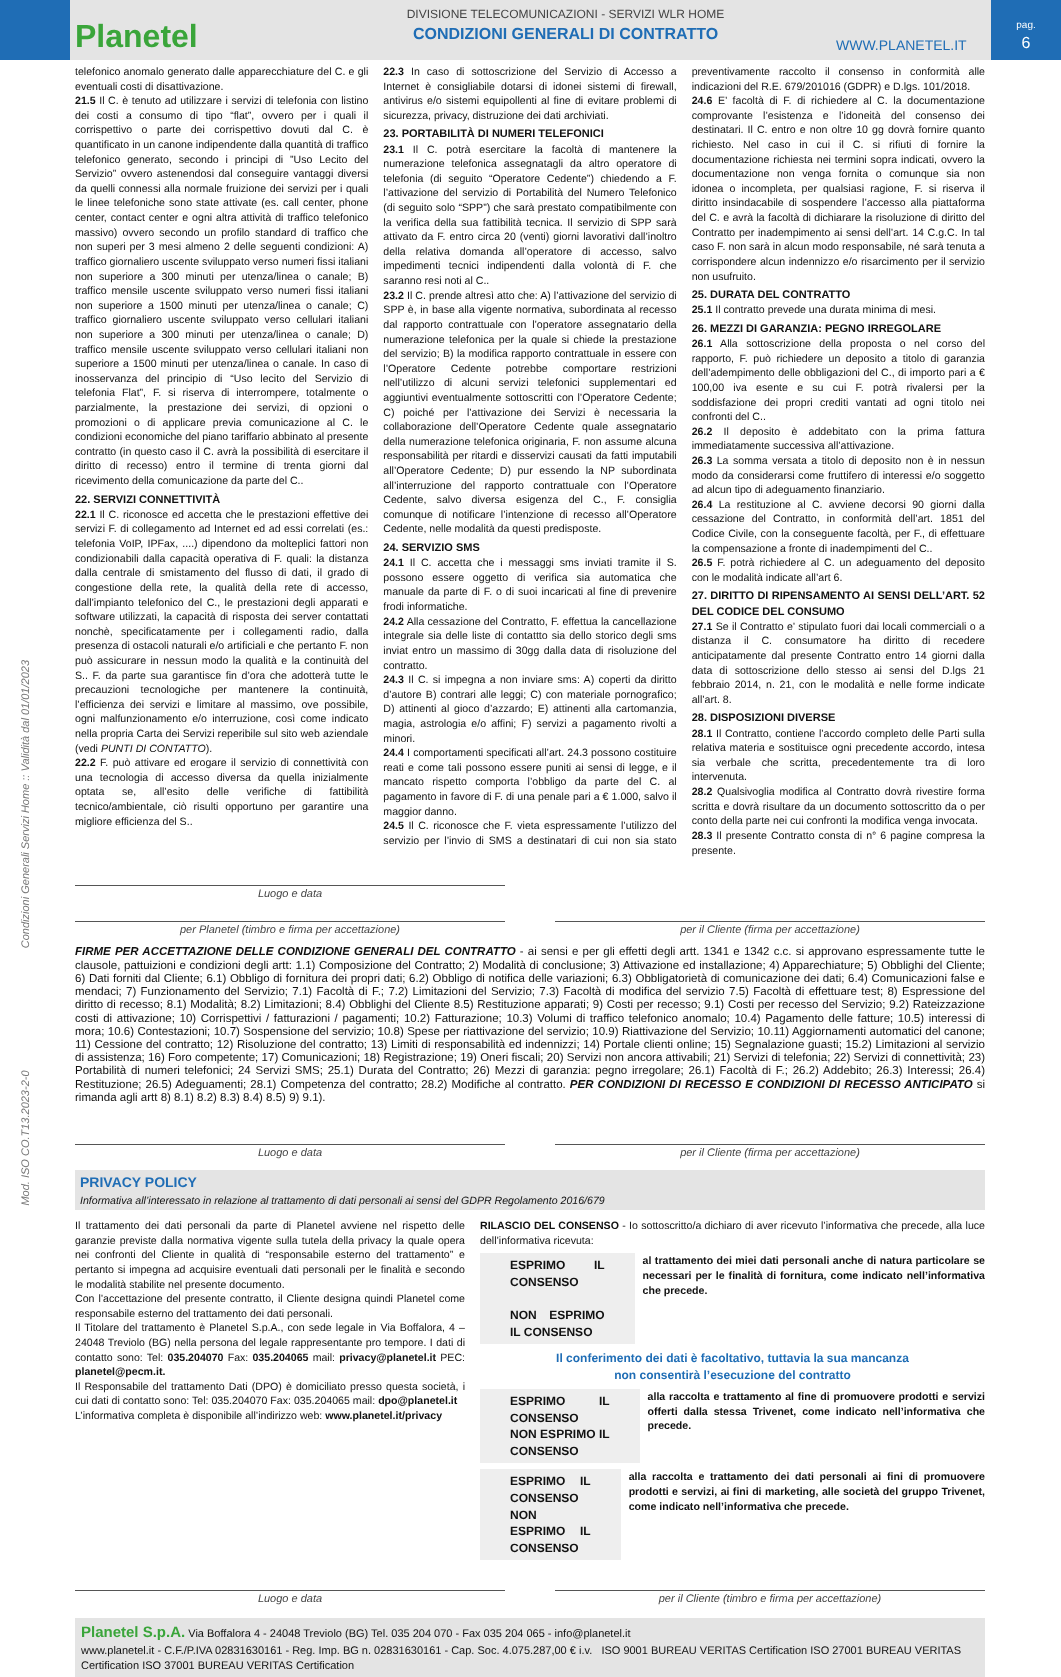Planetel
DIVISIONE TELECOMUNICAZIONI - SERVIZI WLR HOME
CONDIZIONI GENERALI DI CONTRATTO
WWW.PLANETEL.IT
pag.
6
telefonico anomalo generato dalle apparecchiature del C. e gli eventuali costi di disattivazione.
21.5 Il C. è tenuto ad utilizzare i servizi di telefonia con listino dei costi a consumo di tipo “flat”, ovvero per i quali il corrispettivo o parte dei corrispettivo dovuti dal C. è quantificato in un canone indipendente dalla quantità di traffico telefonico generato, secondo i principi di ”Uso Lecito del Servizio” ovvero astenendosi dal conseguire vantaggi diversi da quelli connessi alla normale fruizione dei servizi per i quali le linee telefoniche sono state attivate (es. call center, phone center, contact center e ogni altra attività di traffico telefonico massivo) ovvero secondo un profilo standard di traffico che non superi per 3 mesi almeno 2 delle seguenti condizioni: A) traffico giornaliero uscente sviluppato verso numeri fissi italiani non superiore a 300 minuti per utenza/linea o canale; B) traffico mensile uscente sviluppato verso numeri fissi italiani non superiore a 1500 minuti per utenza/linea o canale; C) traffico giornaliero uscente sviluppato verso cellulari italiani non superiore a 300 minuti per utenza/linea o canale; D) traffico mensile uscente sviluppato verso cellulari italiani non superiore a 1500 minuti per utenza/linea o canale. In caso di inosservanza del principio di “Uso lecito del Servizio di telefonia Flat”, F. si riserva di interrompere, totalmente o parzialmente, la prestazione dei servizi, di opzioni o promozioni o di applicare previa comunicazione al C. le condizioni economiche del piano tariffario abbinato al presente contratto (in questo caso il C. avrà la possibilità di esercitare il diritto di recesso) entro il termine di trenta giorni dal ricevimento della comunicazione da parte del C..
22. SERVIZI CONNETTIVITÀ
22.1 Il C. riconosce ed accetta che le prestazioni effettive dei servizi F. di collegamento ad Internet ed ad essi correlati (es.: telefonia VoIP, IPFax, ....) dipendono da molteplici fattori non condizionabili dalla capacità operativa di F. quali: la distanza dalla centrale di smistamento del flusso di dati, il grado di congestione della rete, la qualità della rete di accesso, dall’impianto telefonico del C., le prestazioni degli apparati e software utilizzati, la capacità di risposta dei server contattati nonchè, specificatamente per i collegamenti radio, dalla presenza di ostacoli naturali e/o artificiali e che pertanto F. non può assicurare in nessun modo la qualità e la continuità del S.. F. da parte sua garantisce fin d’ora che adotterà tutte le precauzioni tecnologiche per mantenere la continuità, l’efficienza dei servizi e limitare al massimo, ove possibile, ogni malfunzionamento e/o interruzione, così come indicato nella propria Carta dei Servizi reperibile sul sito web aziendale (vedi PUNTI DI CONTATTO).
22.2 F. può attivare ed erogare il servizio di connettività con una tecnologia di accesso diversa da quella inizialmente optata se, all’esito delle verifiche di fattibilità tecnico/ambientale, ciò risulti opportuno per garantire una migliore efficienza del S..
22.3 In caso di sottoscrizione del Servizio di Accesso a Internet è consigliabile dotarsi di idonei sistemi di firewall, antivirus e/o sistemi equipollenti al fine di evitare problemi di sicurezza, privacy, distruzione dei dati archiviati.
23. PORTABILITÀ DI NUMERI TELEFONICI
23.1 Il C. potrà esercitare la facoltà di mantenere la numerazione telefonica assegnatagli da altro operatore di telefonia (di seguito “Operatore Cedente”) chiedendo a F. l’attivazione del servizio di Portabilità del Numero Telefonico (di seguito solo “SPP”) che sarà prestato compatibilmente con la verifica della sua fattibilità tecnica. Il servizio di SPP sarà attivato da F. entro circa 20 (venti) giorni lavorativi dall’inoltro della relativa domanda all’operatore di accesso, salvo impedimenti tecnici indipendenti dalla volontà di F. che saranno resi noti al C..
23.2 Il C. prende altresì atto che: A) l’attivazione del servizio di SPP è, in base alla vigente normativa, subordinata al recesso dal rapporto contrattuale con l’operatore assegnatario della numerazione telefonica per la quale si chiede la prestazione del servizio; B) la modifica rapporto contrattuale in essere con l’Operatore Cedente potrebbe comportare restrizioni nell’utilizzo di alcuni servizi telefonici supplementari ed aggiuntivi eventualmente sottoscritti con l’Operatore Cedente; C) poiché per l’attivazione dei Servizi è necessaria la collaborazione dell’Operatore Cedente quale assegnatario della numerazione telefonica originaria, F. non assume alcuna responsabilità per ritardi e disservizi causati da fatti imputabili all’Operatore Cedente; D) pur essendo la NP subordinata all’interruzione del rapporto contrattuale con l’Operatore Cedente, salvo diversa esigenza del C., F. consiglia comunque di notificare l’intenzione di recesso all’Operatore Cedente, nelle modalità da questi predisposte.
24. SERVIZIO SMS
24.1 Il C. accetta che i messaggi sms inviati tramite il S. possono essere oggetto di verifica sia automatica che manuale da parte di F. o di suoi incaricati al fine di prevenire frodi informatiche.
24.2 Alla cessazione del Contratto, F. effettua la cancellazione integrale sia delle liste di contattto sia dello storico degli sms inviat entro un massimo di 30gg dalla data di risoluzione del contratto.
24.3 Il C. si impegna a non inviare sms: A) coperti da diritto d’autore B) contrari alle leggi; C) con materiale pornografico; D) attinenti al gioco d’azzardo; E) attinenti alla cartomanzia, magia, astrologia e/o affini; F) servizi a pagamento rivolti a minori.
24.4 I comportamenti specificati all’art. 24.3 possono costituire reati e come tali possono essere puniti ai sensi di legge, e il mancato rispetto comporta l’obbligo da parte del C. al pagamento in favore di F. di una penale pari a € 1.000, salvo il maggior danno.
24.5 Il C. riconosce che F. vieta espressamente l’utilizzo del servizio per l’invio di SMS a destinatari di cui non sia stato preventivamente raccolto il consenso in conformità alle indicazioni del R.E. 679/201016 (GDPR) e D.lgs. 101/2018.
24.6 E’ facoltà di F. di richiedere al C. la documentazione comprovante l’esistenza e l’idoneità del consenso dei destinatari. Il C. entro e non oltre 10 gg dovrà fornire quanto richiesto. Nel caso in cui il C. si rifiuti di fornire la documentazione richiesta nei termini sopra indicati, ovvero la documentazione non venga fornita o comunque sia non idonea o incompleta, per qualsiasi ragione, F. si riserva il diritto insindacabile di sospendere l’accesso alla piattaforma del C. e avrà la facoltà di dichiarare la risoluzione di diritto del Contratto per inadempimento ai sensi dell’art. 14 C.g.C. In tal caso F. non sarà in alcun modo responsabile, né sarà tenuta a corrispondere alcun indennizzo e/o risarcimento per il servizio non usufruito.
25. DURATA DEL CONTRATTO
25.1 Il contratto prevede una durata minima di mesi.
26. MEZZI DI GARANZIA: PEGNO IRREGOLARE
26.1 Alla sottoscrizione della proposta o nel corso del rapporto, F. può richiedere un deposito a titolo di garanzia dell’adempimento delle obbligazioni del C., di importo pari a € 100,00 iva esente e su cui F. potrà rivalersi per la soddisfazione dei propri crediti vantati ad ogni titolo nei confronti del C..
26.2 Il deposito è addebitato con la prima fattura immediatamente successiva all’attivazione.
26.3 La somma versata a titolo di deposito non è in nessun modo da considerarsi come fruttifero di interessi e/o soggetto ad alcun tipo di adeguamento finanziario.
26.4 La restituzione al C. avviene decorsi 90 giorni dalla cessazione del Contratto, in conformità dell’art. 1851 del Codice Civile, con la conseguente facoltà, per F., di effettuare la compensazione a fronte di inadempimenti del C..
26.5 F. potrà richiedere al C. un adeguamento del deposito con le modalità indicate all’art 6.
27. DIRITTO DI RIPENSAMENTO AI SENSI DELL’ART. 52 DEL CODICE DEL CONSUMO
27.1 Se il Contratto e’ stipulato fuori dai locali commerciali o a distanza il C. consumatore ha diritto di recedere anticipatamente dal presente Contratto entro 14 giorni dalla data di sottoscrizione dello stesso ai sensi del D.lgs 21 febbraio 2014, n. 21, con le modalità e nelle forme indicate all’art. 8.
28. DISPOSIZIONI DIVERSE
28.1 Il Contratto, contiene l’accordo completo delle Parti sulla relativa materia e sostituisce ogni precedente accordo, intesa sia verbale che scritta, precedentemente tra di loro intervenuta.
28.2 Qualsivoglia modifica al Contratto dovrà rivestire forma scritta e dovrà risultare da un documento sottoscritto da o per conto della parte nei cui confronti la modifica venga invocata.
28.3 Il presente Contratto consta di n° 6 pagine compresa la presente.
Luogo e data
per Planetel (timbro e firma per accettazione) per il Cliente (firma per accettazione)
FIRME PER ACCETTAZIONE DELLE CONDIZIONE GENERALI DEL CONTRATTO - ai sensi e per gli effetti degli artt. 1341 e 1342 c.c. si approvano espressamente tutte le clausole, pattuizioni e condizioni degli artt: 1.1) Composizione del Contratto; 2) Modalità di conclusione; 3) Attivazione ed installazione; 4) Apparechiature; 5) Obblighi del Cliente; 6) Dati forniti dal Cliente; 6.1) Obbligo di fornitura dei propri dati; 6.2) Obbligo di notifica delle variazioni; 6.3) Obbligatorietà di comunicazione dei dati; 6.4) Comunicazioni false e mendaci; 7) Funzionamento del Servizio; 7.1) Facoltà di F.; 7.2) Limitazioni del Servizio; 7.3) Facoltà di modifica del servizio 7.5) Facoltà di effettuare test; 8) Espressione del diritto di recesso; 8.1) Modalità; 8.2) Limitazioni; 8.4) Obblighi del Cliente 8.5) Restituzione apparati; 9) Costi per recesso; 9.1) Costi per recesso del Servizio; 9.2) Rateizzazione costi di attivazione; 10) Corrispettivi / fatturazioni / pagamenti; 10.2) Fatturazione; 10.3) Volumi di traffico telefonico anomalo; 10.4) Pagamento delle fatture; 10.5) interessi di mora; 10.6) Contestazioni; 10.7) Sospensione del servizio; 10.8) Spese per riattivazione del servizio; 10.9) Riattivazione del Servizio; 10.11) Aggiornamenti automatici del canone; 11) Cessione del contratto; 12) Risoluzione del contratto; 13) Limiti di responsabilità ed indennizzi; 14) Portale clienti online; 15) Segnalazione guasti; 15.2) Limitazioni al servizio di assistenza; 16) Foro competente; 17) Comunicazioni; 18) Registrazione; 19) Oneri fiscali; 20) Servizi non ancora attivabili; 21) Servizi di telefonia; 22) Servizi di connettività; 23) Portabilità di numeri telefonici; 24 Servizi SMS; 25.1) Durata del Contratto; 26) Mezzi di garanzia: pegno irregolare; 26.1) Facoltà di F.; 26.2) Addebito; 26.3) Interessi; 26.4) Restituzione; 26.5) Adeguamenti; 28.1) Competenza del contratto; 28.2) Modifiche al contratto. PER CONDIZIONI DI RECESSO E CONDIZIONI DI RECESSO ANTICIPATO si rimanda agli artt 8) 8.1) 8.2) 8.3) 8.4) 8.5) 9) 9.1).
Luogo e data per il Cliente (firma per accettazione)
PRIVACY POLICY
Informativa all’interessato in relazione al trattamento di dati personali ai sensi del GDPR Regolamento 2016/679
Il trattamento dei dati personali da parte di Planetel avviene nel rispetto delle garanzie previste dalla normativa vigente sulla tutela della privacy la quale opera nei confronti del Cliente in qualità di “responsabile esterno del trattamento” e pertanto si impegna ad acquisire eventuali dati personali per le finalità e secondo le modalità stabilite nel presente documento.
Con l’accettazione del presente contratto, il Cliente designa quindi Planetel come responsabile esterno del trattamento dei dati personali.
Il Titolare del trattamento è Planetel S.p.A., con sede legale in Via Boffalora, 4 – 24048 Treviolo (BG) nella persona del legale rappresentante pro tempore. I dati di contatto sono: Tel: 035.204070 Fax: 035.204065 mail: privacy@planetel.it PEC: planetel@pecm.it.
Il Responsabile del trattamento Dati (DPO) è domiciliato presso questa società, i cui dati di contatto sono: Tel: 035.204070 Fax: 035.204065 mail: dpo@planetel.it
L’informativa completa è disponibile all’indirizzo web: www.planetel.it/privacy
RILASCIO DEL CONSENSO - Io sottoscritto/a dichiaro di aver ricevuto l’informativa che precede, alla luce dell’informativa ricevuta:
ESPRIMO IL CONSENSO
NON ESPRIMO IL CONSENSO
al trattamento dei miei dati personali anche di natura particolare se necessari per le finalità di fornitura, come indicato nell’informativa che precede.
Il conferimento dei dati è facoltativo, tuttavia la sua mancanza
non consentirà l’esecuzione del contratto
ESPRIMO IL CONSENSO
NON ESPRIMO IL CONSENSO
alla raccolta e trattamento al fine di promuovere prodotti e servizi offerti dalla stessa Trivenet, come indicato nell’informativa che precede.
ESPRIMO IL CONSENSO
NON ESPRIMO IL CONSENSO
alla raccolta e trattamento dei dati personali ai fini di promuovere prodotti e servizi, ai fini di marketing, alle società del gruppo Trivenet, come indicato nell’informativa che precede.
Luogo e data per il Cliente (timbro e firma per accettazione)
Planetel S.p.A. Via Boffalora 4 - 24048 Treviolo (BG) Tel. 035 204 070 - Fax 035 204 065 - info@planetel.it
www.planetel.it - C.F./P.IVA 02831630161 - Reg. Imp. BG n. 02831630161 - Cap. Soc. 4.075.287,00 € i.v. ISO 9001 BUREAU VERITAS Certification ISO 27001 BUREAU VERITAS Certification ISO 37001 BUREAU VERITAS Certification
Mod. ISO CO.T13.2023-2-0 Condizioni Generali Servizi Home :: Validità dal 01/01/2023